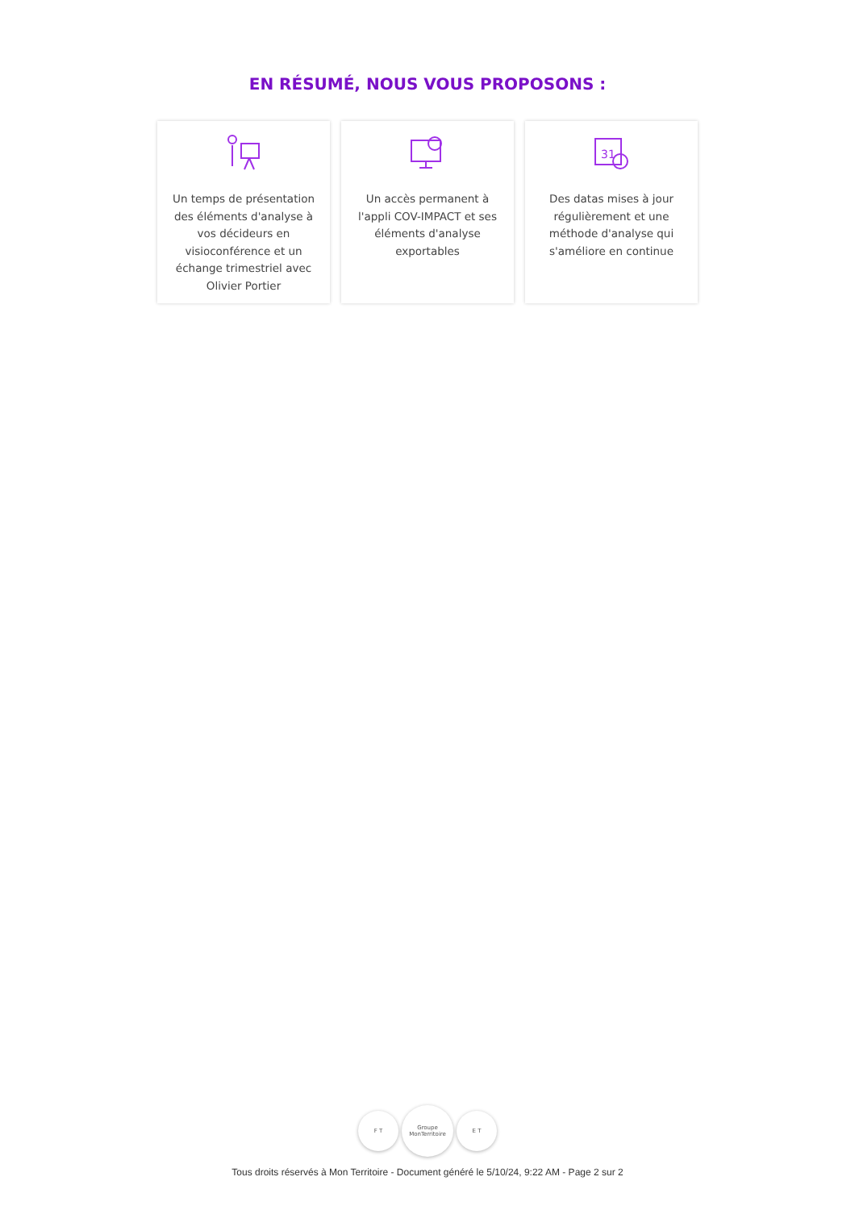EN RÉSUMÉ, NOUS VOUS PROPOSONS :
Un temps de présentation des éléments d'analyse à vos décideurs en visioconférence et un échange trimestriel avec Olivier Portier
Un accès permanent à l'appli COV-IMPACT et ses éléments d'analyse exportables
31
Des datas mises à jour régulièrement et une méthode d'analyse qui s'améliore en continue
F T
Groupe MonTerritoire
E T
Tous droits réservés à Mon Territoire - Document généré le 5/10/24, 9:22 AM - Page 2 sur 2